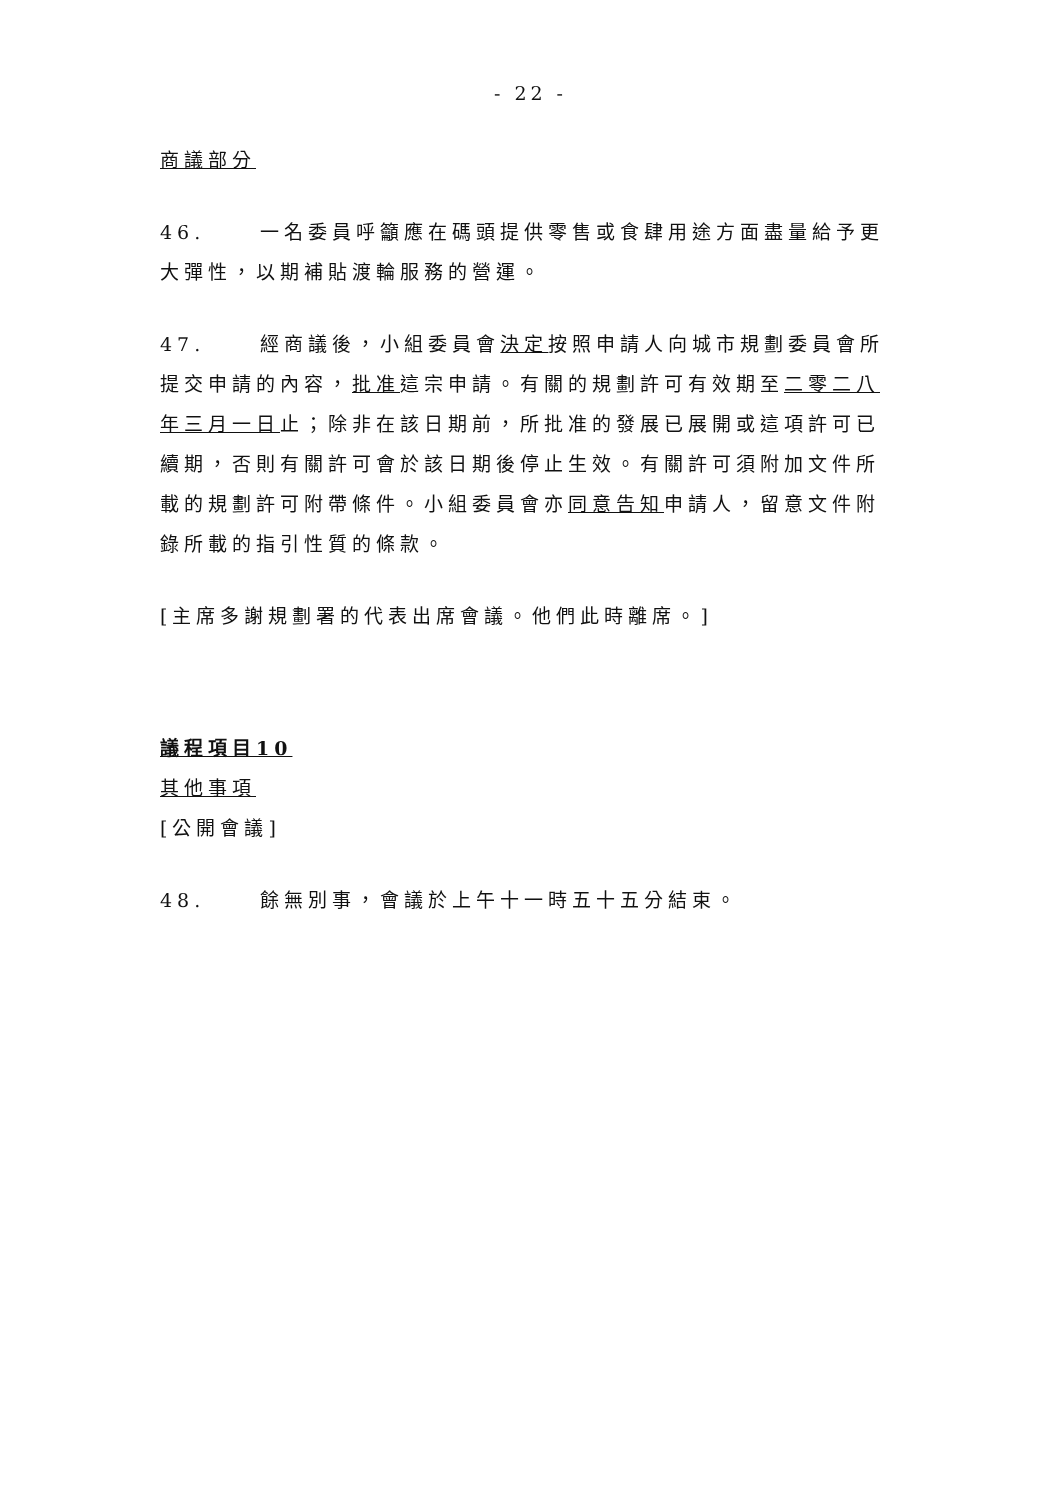- 22 -
商議部分
46. 一名委員呼籲應在碼頭提供零售或食肆用途方面盡量給予更大彈性，以期補貼渡輪服務的營運。
47. 經商議後，小組委員會決定按照申請人向城市規劃委員會所提交申請的內容，批准這宗申請。有關的規劃許可有效期至二零二八年三月一日止；除非在該日期前，所批准的發展已展開或這項許可已續期，否則有關許可會於該日期後停止生效。有關許可須附加文件所載的規劃許可附帶條件。小組委員會亦同意告知申請人，留意文件附錄所載的指引性質的條款。
[主席多謝規劃署的代表出席會議。他們此時離席。]
議程項目10
其他事項
[公開會議]
48. 餘無別事，會議於上午十一時五十五分結束。